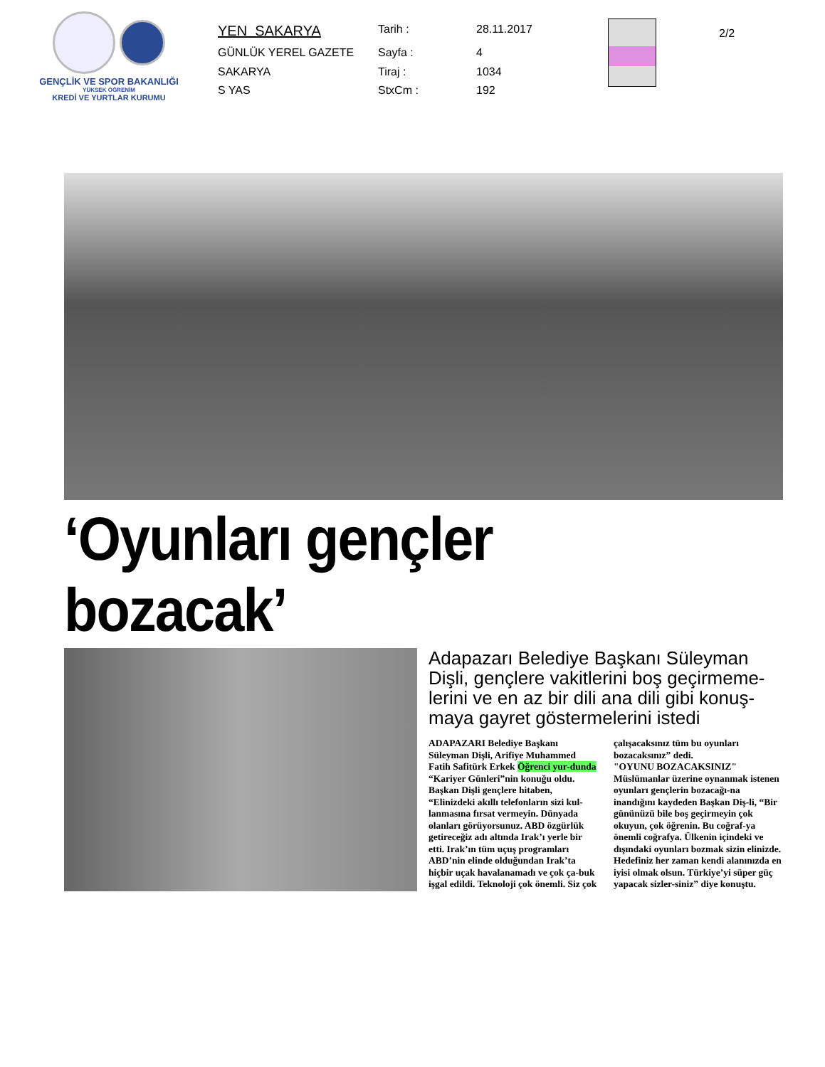GENÇLİK VE SPOR BAKANLIĞI
YÜKSEK ÖĞRENİM
KREDİ VE YURTLAR KURUMU
| YEN SAKARYA | Tarih : | 28.11.2017 |
| GÜNLÜK YEREL GAZETE | Sayfa : | 4 |
| SAKARYA | Tiraj : | 1034 |
| S YAS | StxCm : | 192 |
2/2
‘Oyunları gençler bozacak’
Adapazarı Belediye Başkanı Süleyman Dişli, gençlere vakitlerini boş geçirmeme-lerini ve en az bir dili ana dili gibi konuş-maya gayret göstermelerini istedi
ADAPAZARI Belediye Başkanı Süleyman Dişli, Arifiye Muhammed Fatih Safitürk Erkek Öğrenci yur-dunda “Kariyer Günleri”nin konuğu oldu. Başkan Dişli gençlere hitaben, “Elinizdeki akıllı telefonların sizi kul-lanmasına fırsat vermeyin. Dünyada olanları görüyorsunuz. ABD özgürlük getireceğiz adı altında Irak’ı yerle bir etti. Irak’ın tüm uçuş programları ABD’nin elinde olduğundan Irak’ta hiçbir uçak havalanamadı ve çok ça-buk işgal edildi. Teknoloji çok önemli. Siz çok çalışacaksınız tüm bu oyunları bozacaksınız” dedi.
"OYUNU BOZACAKSINIZ"
Müslümanlar üzerine oynanmak istenen oyunları gençlerin bozacağı-na inandığını kaydeden Başkan Diş-li, “Bir gününüzü bile boş geçirmeyin çok okuyun, çok öğrenin. Bu coğraf-ya önemli coğrafya. Ülkenin içindeki ve dışındaki oyunları bozmak sizin elinizde. Hedefiniz her zaman kendi alanınızda en iyisi olmak olsun. Türkiye’yi süper güç yapacak sizler-siniz” diye konuştu.